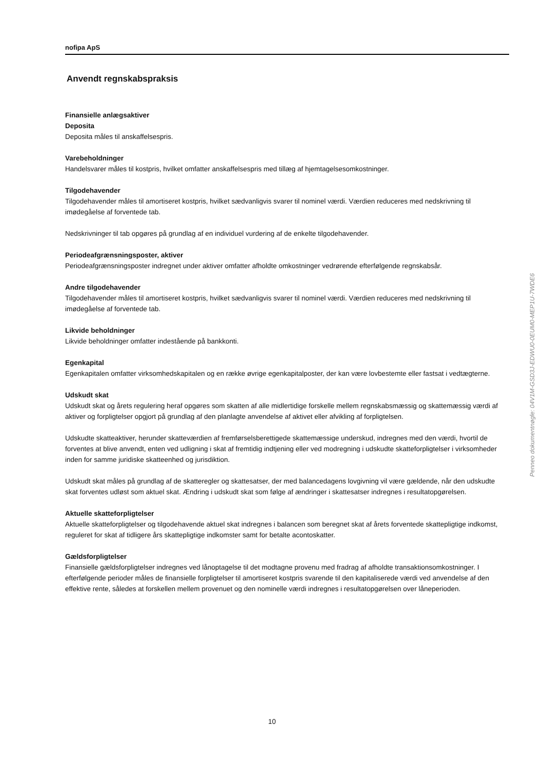nofipa ApS
Anvendt regnskabspraksis
Finansielle anlægsaktiver
Deposita
Deposita måles til anskaffelsespris.
Varebeholdninger
Handelsvarer måles til kostpris, hvilket omfatter anskaffelsespris med tillæg af hjemtagelsesomkostninger.
Tilgodehavender
Tilgodehavender måles til amortiseret kostpris, hvilket sædvanligvis svarer til nominel værdi. Værdien reduceres med nedskrivning til imødegåelse af forventede tab.
Nedskrivninger til tab opgøres på grundlag af en individuel vurdering af de enkelte tilgodehavender.
Periodeafgrænsningsposter, aktiver
Periodeafgrænsningsposter indregnet under aktiver omfatter afholdte omkostninger vedrørende efterfølgende regnskabsår.
Andre tilgodehavender
Tilgodehavender måles til amortiseret kostpris, hvilket sædvanligvis svarer til nominel værdi. Værdien reduceres med nedskrivning til imødegåelse af forventede tab.
Likvide beholdninger
Likvide beholdninger omfatter indestående på bankkonti.
Egenkapital
Egenkapitalen omfatter virksomhedskapitalen og en række øvrige egenkapitalposter, der kan være lovbestemte eller fastsat i vedtægterne.
Udskudt skat
Udskudt skat og årets regulering heraf opgøres som skatten af alle midlertidige forskelle mellem regnskabsmæssig og skattemæssig værdi af aktiver og forpligtelser opgjort på grundlag af den planlagte anvendelse af aktivet eller afvikling af forpligtelsen.
Udskudte skatteaktiver, herunder skatteværdien af fremførselsberettigede skattemæssige underskud, indregnes med den værdi, hvortil de forventes at blive anvendt, enten ved udligning i skat af fremtidig indtjening eller ved modregning i udskudte skatteforpligtelser i virksomheder inden for samme juridiske skatteenhed og jurisdiktion.
Udskudt skat måles på grundlag af de skatteregler og skattesatser, der med balancedagens lovgivning vil være gældende, når den udskudte skat forventes udløst som aktuel skat. Ændring i udskudt skat som følge af ændringer i skattesatser indregnes i resultatopgørelsen.
Aktuelle skatteforpligtelser
Aktuelle skatteforpligtelser og tilgodehavende aktuel skat indregnes i balancen som beregnet skat af årets forventede skattepligtige indkomst, reguleret for skat af tidligere års skattepligtige indkomster samt for betalte acontoskatter.
Gældsforpligtelser
Finansielle gældsforpligtelser indregnes ved lånoptagelse til det modtagne provenu med fradrag af afholdte transaktionsomkostninger. I efterfølgende perioder måles de finansielle forpligtelser til amortiseret kostpris svarende til den kapitaliserede værdi ved anvendelse af den effektive rente, således at forskellen mellem provenuet og den nominelle værdi indregnes i resultatopgørelsen over låneperioden.
Penneo dokumentnøgle: 04V1M-GSD3J-EDWU0-0EUM0-MEP1U-7WDE6
10